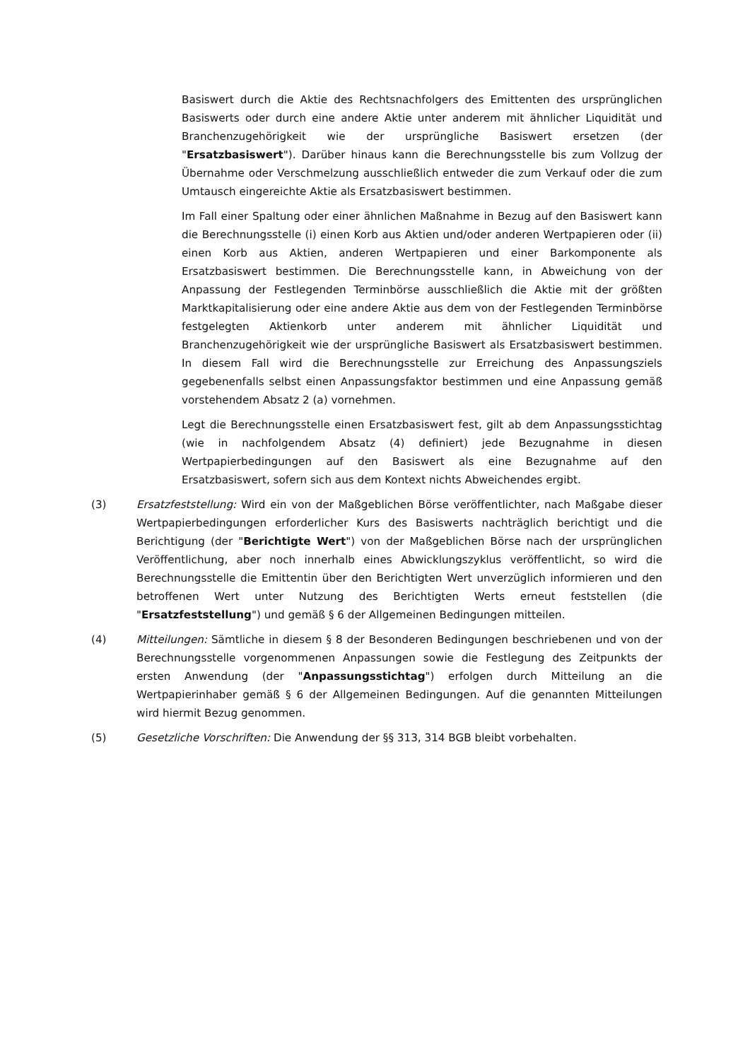Basiswert durch die Aktie des Rechtsnachfolgers des Emittenten des ursprünglichen Basiswerts oder durch eine andere Aktie unter anderem mit ähnlicher Liquidität und Branchenzugehörigkeit wie der ursprüngliche Basiswert ersetzen (der "Ersatzbasiswert"). Darüber hinaus kann die Berechnungsstelle bis zum Vollzug der Übernahme oder Verschmelzung ausschließlich entweder die zum Verkauf oder die zum Umtausch eingereichte Aktie als Ersatzbasiswert bestimmen.
Im Fall einer Spaltung oder einer ähnlichen Maßnahme in Bezug auf den Basiswert kann die Berechnungsstelle (i) einen Korb aus Aktien und/oder anderen Wertpapieren oder (ii) einen Korb aus Aktien, anderen Wertpapieren und einer Barkomponente als Ersatzbasiswert bestimmen. Die Berechnungsstelle kann, in Abweichung von der Anpassung der Festlegenden Terminbörse ausschließlich die Aktie mit der größten Marktkapitalisierung oder eine andere Aktie aus dem von der Festlegenden Terminbörse festgelegten Aktienkorb unter anderem mit ähnlicher Liquidität und Branchenzugehörigkeit wie der ursprüngliche Basiswert als Ersatzbasiswert bestimmen. In diesem Fall wird die Berechnungsstelle zur Erreichung des Anpassungsziels gegebenenfalls selbst einen Anpassungsfaktor bestimmen und eine Anpassung gemäß vorstehendem Absatz 2 (a) vornehmen.
Legt die Berechnungsstelle einen Ersatzbasiswert fest, gilt ab dem Anpassungsstichtag (wie in nachfolgendem Absatz (4) definiert) jede Bezugnahme in diesen Wertpapierbedingungen auf den Basiswert als eine Bezugnahme auf den Ersatzbasiswert, sofern sich aus dem Kontext nichts Abweichendes ergibt.
(3) Ersatzfeststellung: Wird ein von der Maßgeblichen Börse veröffentlichter, nach Maßgabe dieser Wertpapierbedingungen erforderlicher Kurs des Basiswerts nachträglich berichtigt und die Berichtigung (der "Berichtigte Wert") von der Maßgeblichen Börse nach der ursprünglichen Veröffentlichung, aber noch innerhalb eines Abwicklungszyklus veröffentlicht, so wird die Berechnungsstelle die Emittentin über den Berichtigten Wert unverzüglich informieren und den betroffenen Wert unter Nutzung des Berichtigten Werts erneut feststellen (die "Ersatzfeststellung") und gemäß § 6 der Allgemeinen Bedingungen mitteilen.
(4) Mitteilungen: Sämtliche in diesem § 8 der Besonderen Bedingungen beschriebenen und von der Berechnungsstelle vorgenommenen Anpassungen sowie die Festlegung des Zeitpunkts der ersten Anwendung (der "Anpassungsstichtag") erfolgen durch Mitteilung an die Wertpapierinhaber gemäß § 6 der Allgemeinen Bedingungen. Auf die genannten Mitteilungen wird hiermit Bezug genommen.
(5) Gesetzliche Vorschriften: Die Anwendung der §§ 313, 314 BGB bleibt vorbehalten.